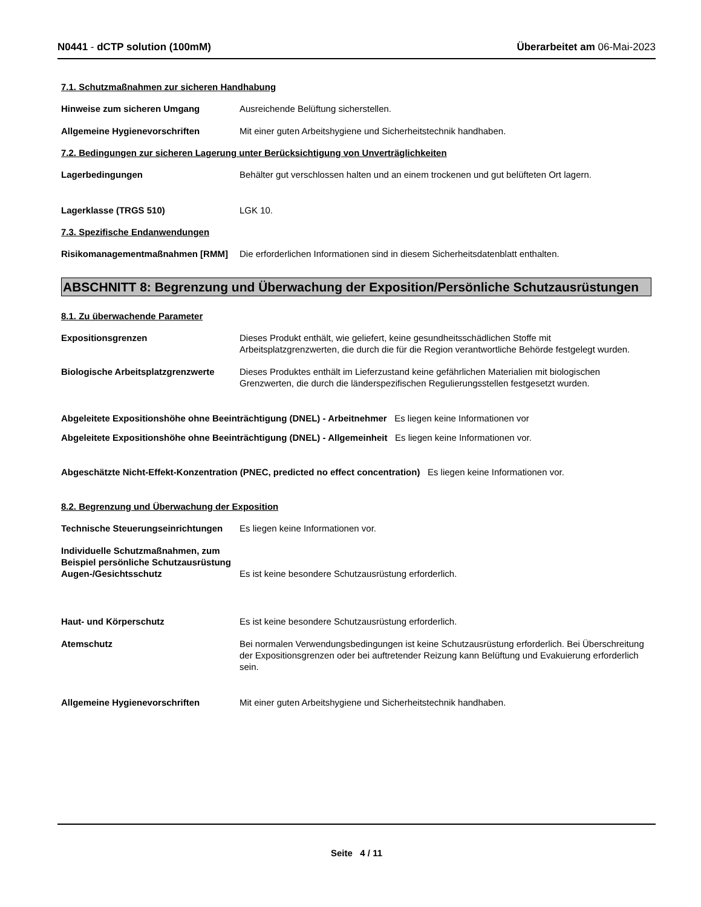N0441 - dCTP solution (100mM) Überarbeitet am 06-Mai-2023
7.1. Schutzmaßnahmen zur sicheren Handhabung
Hinweise zum sicheren Umgang Ausreichende Belüftung sicherstellen.
Allgemeine Hygienevorschriften Mit einer guten Arbeitshygiene und Sicherheitstechnik handhaben.
7.2. Bedingungen zur sicheren Lagerung unter Berücksichtigung von Unverträglichkeiten
Lagerbedingungen Behälter gut verschlossen halten und an einem trockenen und gut belüfteten Ort lagern.
Lagerklasse (TRGS 510) LGK 10.
7.3. Spezifische Endanwendungen
Risikomanagementmaßnahmen [RMM] Die erforderlichen Informationen sind in diesem Sicherheitsdatenblatt enthalten.
ABSCHNITT 8: Begrenzung und Überwachung der Exposition/Persönliche Schutzausrüstungen
8.1. Zu überwachende Parameter
Expositionsgrenzen Dieses Produkt enthält, wie geliefert, keine gesundheitsschädlichen Stoffe mit Arbeitsplatzgrenzwerten, die durch die für die Region verantwortliche Behörde festgelegt wurden.
Biologische Arbeitsplatzgrenzwerte
Dieses Produktes enthält im Lieferzustand keine gefährlichen Materialien mit biologischen Grenzwerten, die durch die länderspezifischen Regulierungsstellen festgesetzt wurden.
Abgeleitete Expositionshöhe ohne Beeinträchtigung (DNEL) - Arbeitnehmer Es liegen keine Informationen vor
Abgeleitete Expositionshöhe ohne Beeinträchtigung (DNEL) - Allgemeinheit Es liegen keine Informationen vor.
Abgeschätzte Nicht-Effekt-Konzentration (PNEC, predicted no effect concentration) Es liegen keine Informationen vor.
8.2. Begrenzung und Überwachung der Exposition
Technische Steuerungseinrichtungen
Es liegen keine Informationen vor.
Individuelle Schutzmaßnahmen, zum Beispiel persönliche Schutzausrüstung
Augen-/Gesichtsschutz Es ist keine besondere Schutzausrüstung erforderlich.
Haut- und Körperschutz Es ist keine besondere Schutzausrüstung erforderlich.
Atemschutz Bei normalen Verwendungsbedingungen ist keine Schutzausrüstung erforderlich. Bei Überschreitung der Expositionsgrenzen oder bei auftretender Reizung kann Belüftung und Evakuierung erforderlich sein.
Allgemeine Hygienevorschriften Mit einer guten Arbeitshygiene und Sicherheitstechnik handhaben.
Seite 4 / 11